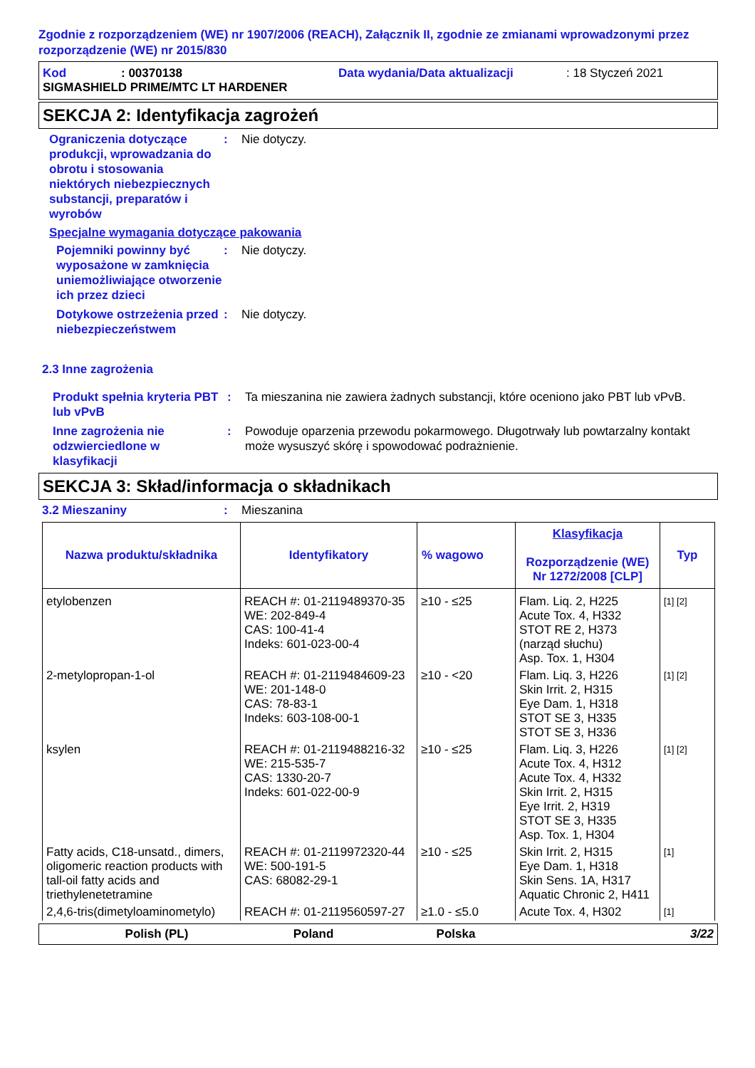Zgodnie z rozporządzeniem (WE) nr 1907/2006 (REACH), Załącznik II, zgodnie ze zmianami wprowadzonymi przez rozporządzenie (WE) nr 2015/830
Kod: 00370138 Data wydania/Data aktualizacji: 18 Styczeń 2021
SIGMASHIELD PRIME/MTC LT HARDENER
SEKCJA 2: Identyfikacja zagrożeń
Ograniczenia dotyczące produkcji, wprowadzania do obrotu i stosowania niektórych niebezpiecznych substancji, preparatów i wyrobów
: Nie dotyczy.
Specjalne wymagania dotyczące pakowania
Pojemniki powinny być wyposażone w zamknięcia uniemożliwiające otworzenie ich przez dzieci
: Nie dotyczy.
Dotykowe ostrzeżenia przed niebezpieczeństwem
: Nie dotyczy.
2.3 Inne zagrożenia
Produkt spełnia kryteria PBT lub vPvB
: Ta mieszanina nie zawiera żadnych substancji, które oceniono jako PBT lub vPvB.
Inne zagrożenia nie odzwierciedlone w klasyfikacji
: Powoduje oparzenia przewodu pokarmowego. Długotrwały lub powtarzalny kontakt może wysuszyć skórę i spowodować podrażnienie.
SEKCJA 3: Skład/informacja o składnikach
3.2 Mieszaniny : Mieszanina
| Nazwa produktu/składnika | Identyfikatory | % wagowo | Klasyfikacja Rozporządzenie (WE) Nr 1272/2008 [CLP] | Typ |
| --- | --- | --- | --- | --- |
| etylobenzen | REACH #: 01-2119489370-35 WE: 202-849-4 CAS: 100-41-4 Indeks: 601-023-00-4 | ≥10 - ≤25 | Flam. Liq. 2, H225 Acute Tox. 4, H332 STOT RE 2, H373 (narząd słuchu) Asp. Tox. 1, H304 | [1] [2] |
| 2-metylopropan-1-ol | REACH #: 01-2119484609-23 WE: 201-148-0 CAS: 78-83-1 Indeks: 603-108-00-1 | ≥10 - <20 | Flam. Liq. 3, H226 Skin Irrit. 2, H315 Eye Dam. 1, H318 STOT SE 3, H335 STOT SE 3, H336 | [1] [2] |
| ksylen | REACH #: 01-2119488216-32 WE: 215-535-7 CAS: 1330-20-7 Indeks: 601-022-00-9 | ≥10 - ≤25 | Flam. Liq. 3, H226 Acute Tox. 4, H312 Acute Tox. 4, H332 Skin Irrit. 2, H315 Eye Irrit. 2, H319 STOT SE 3, H335 Asp. Tox. 1, H304 | [1] [2] |
| Fatty acids, C18-unsatd., dimers, oligomeric reaction products with tall-oil fatty acids and triethylenetetramine | REACH #: 01-2119972320-44 WE: 500-191-5 CAS: 68082-29-1 | ≥10 - ≤25 | Skin Irrit. 2, H315 Eye Dam. 1, H318 Skin Sens. 1A, H317 Aquatic Chronic 2, H411 | [1] |
| 2,4,6-tris(dimetyloaminometylo) | REACH #: 01-2119560597-27 | ≥1.0 - ≤5.0 | Acute Tox. 4, H302 | [1] |
Polish (PL) Poland Polska 3/22